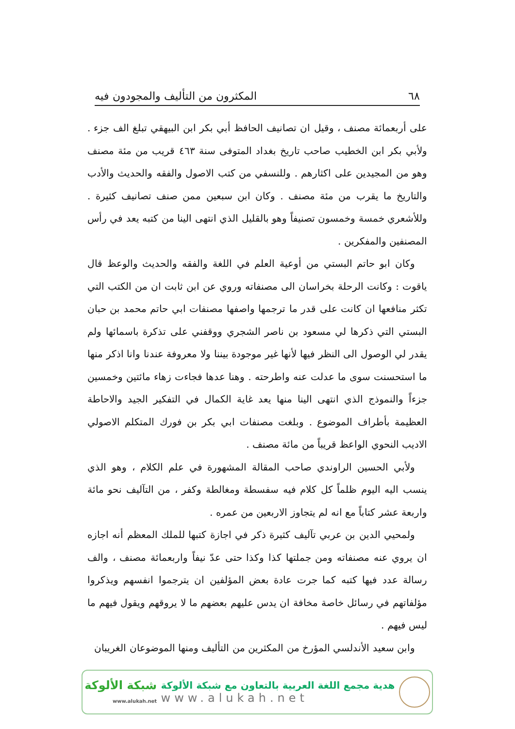٦٨ المكثرون من التأليف والمجودون فيه
على أربعمائة مصنف ، وقيل ان تصانيف الحافظ أبي بكر ابن البيهقي تبلغ الف جزء . ولأبي بكر ابن الخطيب صاحب تاريخ بغداد المتوفى سنة ٤٦٣ قريب من مئة مصنف وهو من المجيدين على اكثارهم . وللنسفي من كتب الاصول والفقه والحديث والأدب والتاريخ ما يقرب من مئة مصنف . وكان ابن سبعين ممن صنف تصانيف كثيرة . وللأشعري خمسة وخمسون تصنيفاً وهو بالقليل الذي انتهى الينا من كتبه يعد في رأس المصنفين والمفكرين .
وكان ابو حاتم البستي من أوعية العلم في اللغة والفقه والحديث والوعظ قال ياقوت : وكانت الرحلة بخراسان الى مصنفاته وروي عن ابن ثابت ان من الكتب التي تكثر منافعها ان كانت على قدر ما ترجمها واصفها مصنفات ابي حاتم محمد بن حبان البستي التي ذكرها لي مسعود بن ناصر الشجري ووقفني على تذكرة باسمائها ولم يقدر لي الوصول الى النظر فيها لأنها غير موجودة بيننا ولا معروفة عندنا وانا اذكر منها ما استحسنت سوى ما عدلت عنه واطرحته . وهنا عدها فجاءت زهاء مائتين وخمسين جزءاً والنموذج الذي انتهى الينا منها يعد غاية الكمال في التفكير الجيد والاحاطة العظيمة بأطراف الموضوع . وبلغت مصنفات ابي بكر بن فورك المتكلم الاصولي الاديب النحوي الواعظ قريباً من مائة مصنف .
ولأبي الحسين الراوندي صاحب المقالة المشهورة في علم الكلام ، وهو الذي ينسب اليه اليوم ظلماً كل كلام فيه سفسطة ومغالطة وكفر ، من التآليف نحو مائة واربعة عشر كتاباً مع انه لم يتجاوز الاربعين من عمره .
ولمحيي الدين بن عربي تآليف كثيرة ذكر في اجازة كتبها للملك المعظم أنه اجازه ان يروي عنه مصنفاته ومن جملتها كذا وكذا حتى عدّ نيفاً واربعمائة مصنف ، والف رسالة عدد فيها كتبه كما جرت عادة بعض المؤلفين ان يترجموا انفسهم ويذكروا مؤلفاتهم في رسائل خاصة مخافة ان يدس عليهم بعضهم ما لا يروقهم ويقول فيهم ما ليس فيهم .
وابن سعيد الأندلسي المؤرخ من المكثرين من التأليف ومنها الموضوعان الغريبان
شبكة الألوكة
www.alukah.net
هدية مجمع اللغة العربية بالتعاون مع شبكة الألوكة
www.alukah.net